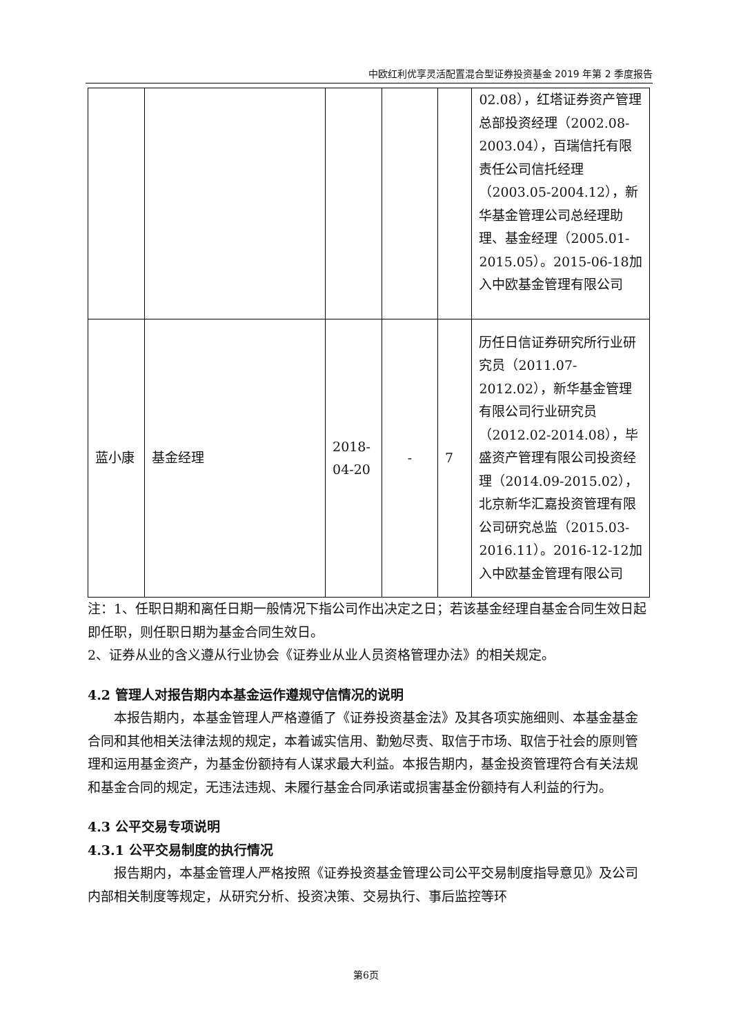中欧红利优享灵活配置混合型证券投资基金 2019 年第 2 季度报告
| | | | | | 02.08），红塔证券资产管理总部投资经理（2002.08-2003.04），百瑞信托有限责任公司信托经理（2003.05-2004.12），新华基金管理公司总经理助理、基金经理（2005.01-2015.05）。2015-06-18加入中欧基金管理有限公司 |
| 蓝小康 | 基金经理 | 2018-04-20 | - | 7 | 历任日信证券研究所行业研究员（2011.07-2012.02），新华基金管理有限公司行业研究员（2012.02-2014.08），毕盛资产管理有限公司投资经理（2014.09-2015.02），北京新华汇嘉投资管理有限公司研究总监（2015.03-2016.11）。2016-12-12加入中欧基金管理有限公司 |
注：1、任职日期和离任日期一般情况下指公司作出决定之日；若该基金经理自基金合同生效日起即任职，则任职日期为基金合同生效日。
2、证券从业的含义遵从行业协会《证券业从业人员资格管理办法》的相关规定。
4.2 管理人对报告期内本基金运作遵规守信情况的说明
本报告期内，本基金管理人严格遵循了《证券投资基金法》及其各项实施细则、本基金基金合同和其他相关法律法规的规定，本着诚实信用、勤勉尽责、取信于市场、取信于社会的原则管理和运用基金资产，为基金份额持有人谋求最大利益。本报告期内，基金投资管理符合有关法规和基金合同的规定，无违法违规、未履行基金合同承诺或损害基金份额持有人利益的行为。
4.3 公平交易专项说明
4.3.1 公平交易制度的执行情况
报告期内，本基金管理人严格按照《证券投资基金管理公司公平交易制度指导意见》及公司内部相关制度等规定，从研究分析、投资决策、交易执行、事后监控等环
第6页